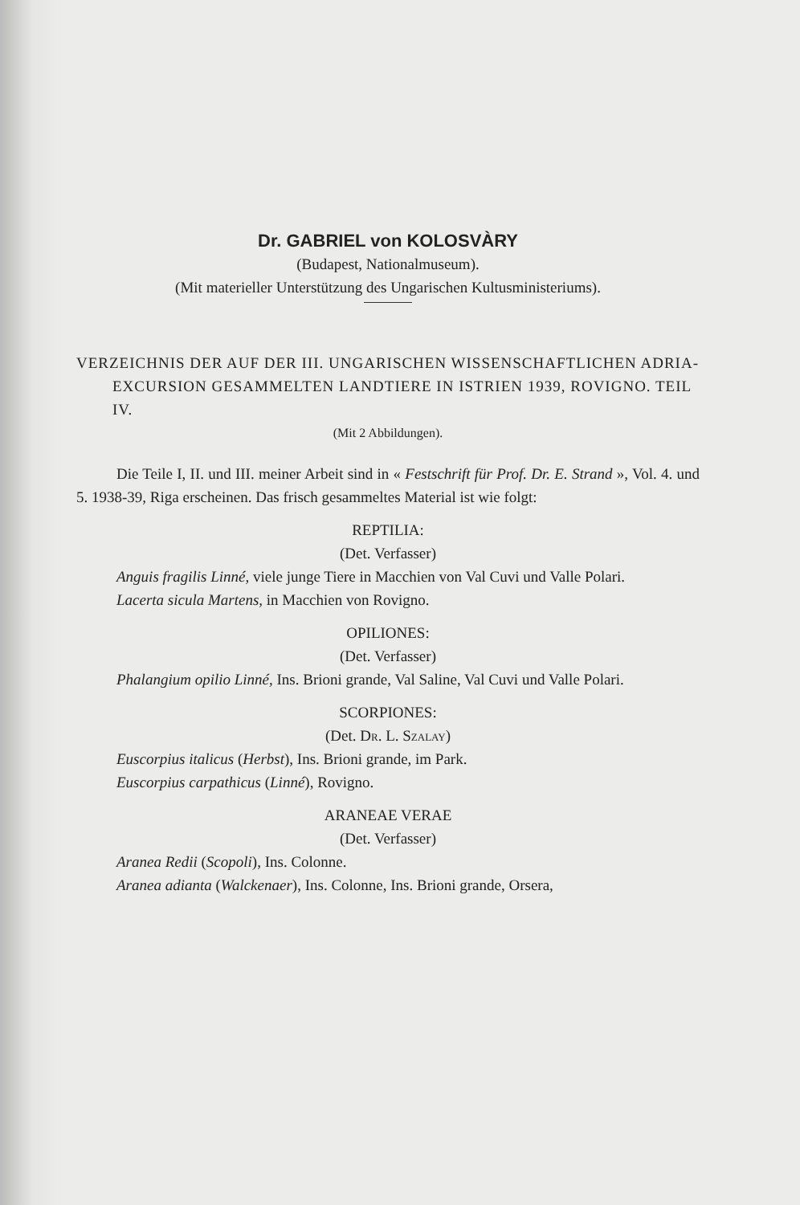Dr. GABRIEL von KOLOSVÀRY
(Budapest, Nationalmuseum).
(Mit materieller Unterstützung des Ungarischen Kultusministeriums).
VERZEICHNIS DER AUF DER III. UNGARISCHEN WISSENSCHAFTLICHEN ADRIA-EXCURSION GESAMMELTEN LANDTIERE IN ISTRIEN 1939, ROVIGNO. TEIL IV.
(Mit 2 Abbildungen).
Die Teile I, II. und III. meiner Arbeit sind in « Festschrift für Prof. Dr. E. Strand », Vol. 4. und 5. 1938-39, Riga erscheinen. Das frisch gesammeltes Material ist wie folgt:
REPTILIA:
(Det. Verfasser)
Anguis fragilis Linné, viele junge Tiere in Macchien von Val Cuvi und Valle Polari.
Lacerta sicula Martens, in Macchien von Rovigno.
OPILIONES:
(Det. Verfasser)
Phalangium opilio Linné, Ins. Brioni grande, Val Saline, Val Cuvi und Valle Polari.
SCORPIONES:
(Det. Dr. L. Szalay)
Euscorpius italicus (Herbst), Ins. Brioni grande, im Park.
Euscorpius carpathicus (Linné), Rovigno.
ARANEAE VERAE
(Det. Verfasser)
Aranea Redii (Scopoli), Ins. Colonne.
Aranea adianta (Walckenaer), Ins. Colonne, Ins. Brioni grande, Orsera,